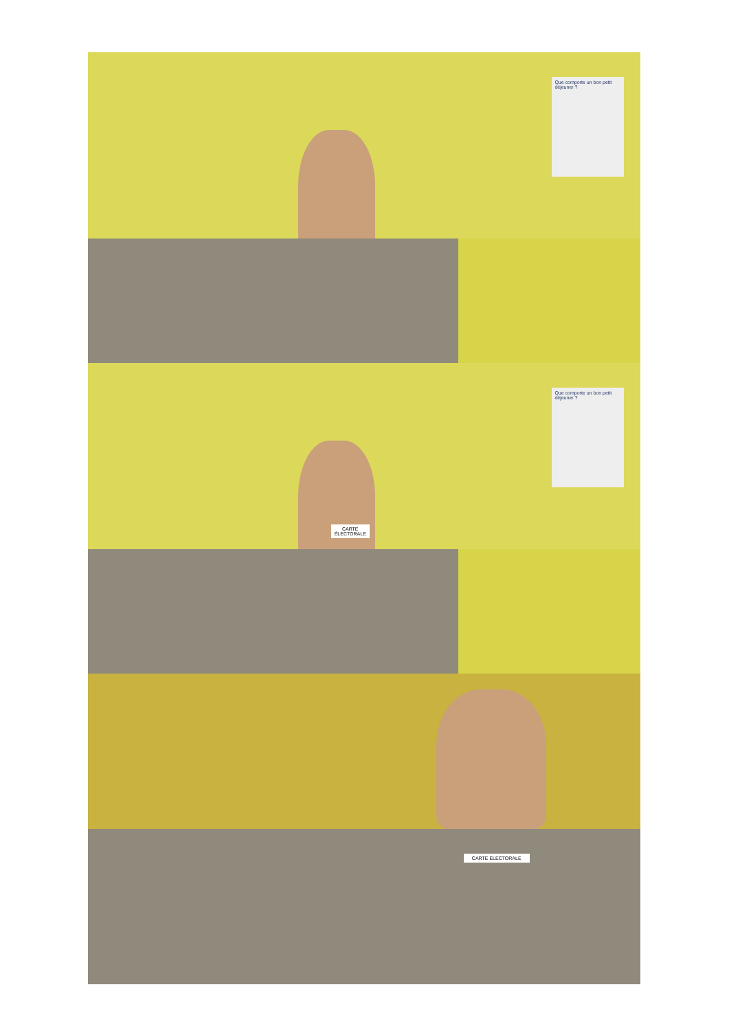Que comporte un bon petit déjeuner ?
Que comporte un bon petit déjeuner ?
CARTE ÉLECTORALE
CARTE ÉLECTORALE